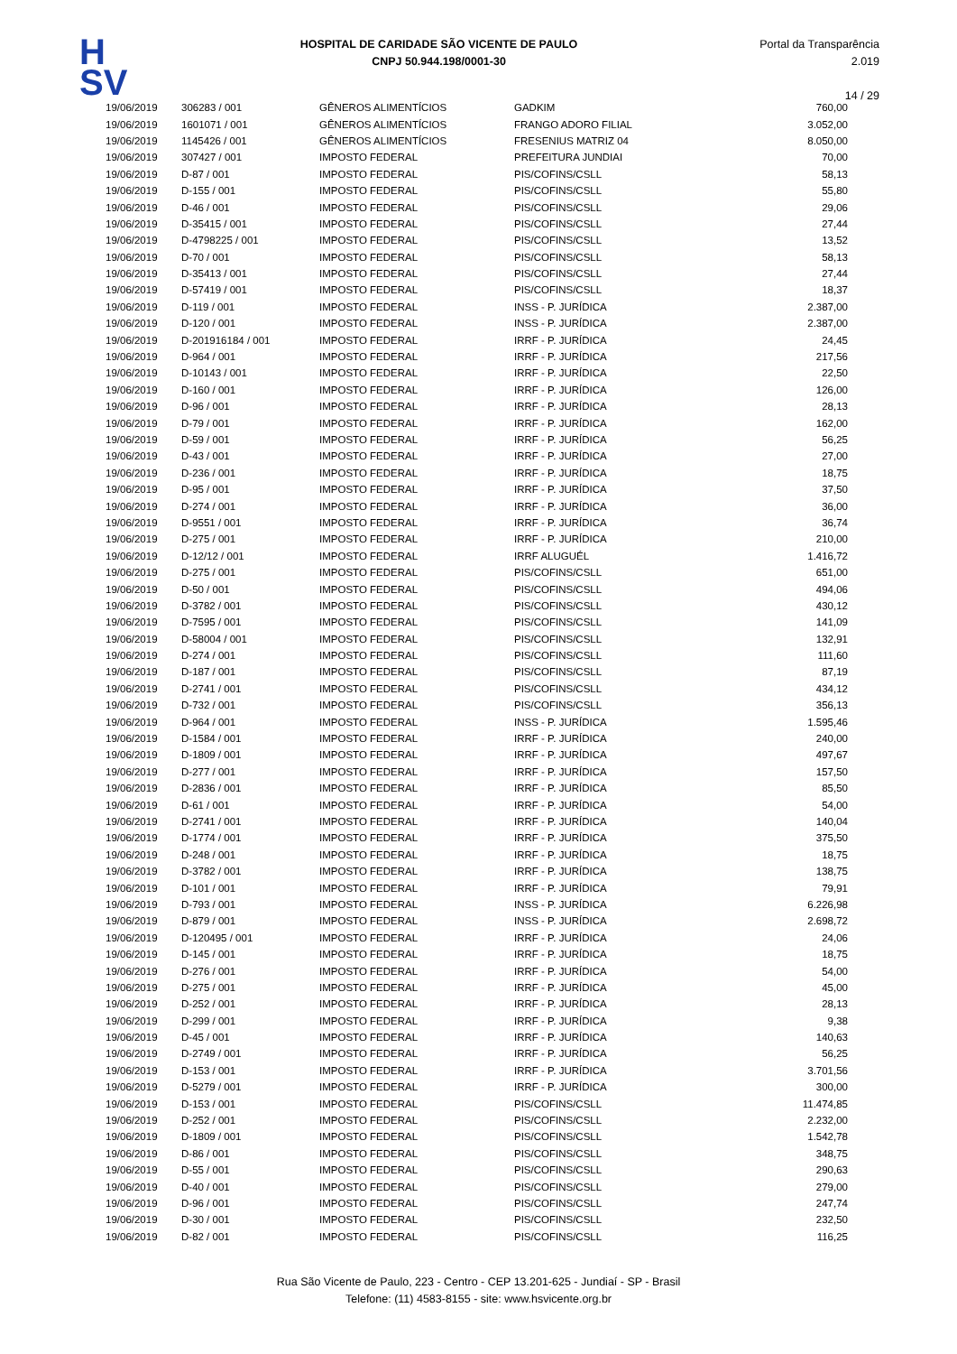H
SV
HOSPITAL DE CARIDADE SÃO VICENTE DE PAULO
CNPJ 50.944.198/0001-30
Portal da Transparência 2.019
14 / 29
| 19/06/2019 | 306283 / 001 | GÊNEROS ALIMENTÍCIOS | GADKIM | 760,00 |
| 19/06/2019 | 1601071 / 001 | GÊNEROS ALIMENTÍCIOS | FRANGO ADORO FILIAL | 3.052,00 |
| 19/06/2019 | 1145426 / 001 | GÊNEROS ALIMENTÍCIOS | FRESENIUS MATRIZ 04 | 8.050,00 |
| 19/06/2019 | 307427 / 001 | IMPOSTO FEDERAL | PREFEITURA JUNDIAI | 70,00 |
| 19/06/2019 | D-87 / 001 | IMPOSTO FEDERAL | PIS/COFINS/CSLL | 58,13 |
| 19/06/2019 | D-155 / 001 | IMPOSTO FEDERAL | PIS/COFINS/CSLL | 55,80 |
| 19/06/2019 | D-46 / 001 | IMPOSTO FEDERAL | PIS/COFINS/CSLL | 29,06 |
| 19/06/2019 | D-35415 / 001 | IMPOSTO FEDERAL | PIS/COFINS/CSLL | 27,44 |
| 19/06/2019 | D-4798225 / 001 | IMPOSTO FEDERAL | PIS/COFINS/CSLL | 13,52 |
| 19/06/2019 | D-70 / 001 | IMPOSTO FEDERAL | PIS/COFINS/CSLL | 58,13 |
| 19/06/2019 | D-35413 / 001 | IMPOSTO FEDERAL | PIS/COFINS/CSLL | 27,44 |
| 19/06/2019 | D-57419 / 001 | IMPOSTO FEDERAL | PIS/COFINS/CSLL | 18,37 |
| 19/06/2019 | D-119 / 001 | IMPOSTO FEDERAL | INSS - P. JURÍDICA | 2.387,00 |
| 19/06/2019 | D-120 / 001 | IMPOSTO FEDERAL | INSS - P. JURÍDICA | 2.387,00 |
| 19/06/2019 | D-201916184 / 001 | IMPOSTO FEDERAL | IRRF - P. JURÍDICA | 24,45 |
| 19/06/2019 | D-964 / 001 | IMPOSTO FEDERAL | IRRF - P. JURÍDICA | 217,56 |
| 19/06/2019 | D-10143 / 001 | IMPOSTO FEDERAL | IRRF - P. JURÍDICA | 22,50 |
| 19/06/2019 | D-160 / 001 | IMPOSTO FEDERAL | IRRF - P. JURÍDICA | 126,00 |
| 19/06/2019 | D-96 / 001 | IMPOSTO FEDERAL | IRRF - P. JURÍDICA | 28,13 |
| 19/06/2019 | D-79 / 001 | IMPOSTO FEDERAL | IRRF - P. JURÍDICA | 162,00 |
| 19/06/2019 | D-59 / 001 | IMPOSTO FEDERAL | IRRF - P. JURÍDICA | 56,25 |
| 19/06/2019 | D-43 / 001 | IMPOSTO FEDERAL | IRRF - P. JURÍDICA | 27,00 |
| 19/06/2019 | D-236 / 001 | IMPOSTO FEDERAL | IRRF - P. JURÍDICA | 18,75 |
| 19/06/2019 | D-95 / 001 | IMPOSTO FEDERAL | IRRF - P. JURÍDICA | 37,50 |
| 19/06/2019 | D-274 / 001 | IMPOSTO FEDERAL | IRRF - P. JURÍDICA | 36,00 |
| 19/06/2019 | D-9551 / 001 | IMPOSTO FEDERAL | IRRF - P. JURÍDICA | 36,74 |
| 19/06/2019 | D-275 / 001 | IMPOSTO FEDERAL | IRRF - P. JURÍDICA | 210,00 |
| 19/06/2019 | D-12/12 / 001 | IMPOSTO FEDERAL | IRRF ALUGUÉL | 1.416,72 |
| 19/06/2019 | D-275 / 001 | IMPOSTO FEDERAL | PIS/COFINS/CSLL | 651,00 |
| 19/06/2019 | D-50 / 001 | IMPOSTO FEDERAL | PIS/COFINS/CSLL | 494,06 |
| 19/06/2019 | D-3782 / 001 | IMPOSTO FEDERAL | PIS/COFINS/CSLL | 430,12 |
| 19/06/2019 | D-7595 / 001 | IMPOSTO FEDERAL | PIS/COFINS/CSLL | 141,09 |
| 19/06/2019 | D-58004 / 001 | IMPOSTO FEDERAL | PIS/COFINS/CSLL | 132,91 |
| 19/06/2019 | D-274 / 001 | IMPOSTO FEDERAL | PIS/COFINS/CSLL | 111,60 |
| 19/06/2019 | D-187 / 001 | IMPOSTO FEDERAL | PIS/COFINS/CSLL | 87,19 |
| 19/06/2019 | D-2741 / 001 | IMPOSTO FEDERAL | PIS/COFINS/CSLL | 434,12 |
| 19/06/2019 | D-732 / 001 | IMPOSTO FEDERAL | PIS/COFINS/CSLL | 356,13 |
| 19/06/2019 | D-964 / 001 | IMPOSTO FEDERAL | INSS - P. JURÍDICA | 1.595,46 |
| 19/06/2019 | D-1584 / 001 | IMPOSTO FEDERAL | IRRF - P. JURÍDICA | 240,00 |
| 19/06/2019 | D-1809 / 001 | IMPOSTO FEDERAL | IRRF - P. JURÍDICA | 497,67 |
| 19/06/2019 | D-277 / 001 | IMPOSTO FEDERAL | IRRF - P. JURÍDICA | 157,50 |
| 19/06/2019 | D-2836 / 001 | IMPOSTO FEDERAL | IRRF - P. JURÍDICA | 85,50 |
| 19/06/2019 | D-61 / 001 | IMPOSTO FEDERAL | IRRF - P. JURÍDICA | 54,00 |
| 19/06/2019 | D-2741 / 001 | IMPOSTO FEDERAL | IRRF - P. JURÍDICA | 140,04 |
| 19/06/2019 | D-1774 / 001 | IMPOSTO FEDERAL | IRRF - P. JURÍDICA | 375,50 |
| 19/06/2019 | D-248 / 001 | IMPOSTO FEDERAL | IRRF - P. JURÍDICA | 18,75 |
| 19/06/2019 | D-3782 / 001 | IMPOSTO FEDERAL | IRRF - P. JURÍDICA | 138,75 |
| 19/06/2019 | D-101 / 001 | IMPOSTO FEDERAL | IRRF - P. JURÍDICA | 79,91 |
| 19/06/2019 | D-793 / 001 | IMPOSTO FEDERAL | INSS - P. JURÍDICA | 6.226,98 |
| 19/06/2019 | D-879 / 001 | IMPOSTO FEDERAL | INSS - P. JURÍDICA | 2.698,72 |
| 19/06/2019 | D-120495 / 001 | IMPOSTO FEDERAL | IRRF - P. JURÍDICA | 24,06 |
| 19/06/2019 | D-145 / 001 | IMPOSTO FEDERAL | IRRF - P. JURÍDICA | 18,75 |
| 19/06/2019 | D-276 / 001 | IMPOSTO FEDERAL | IRRF - P. JURÍDICA | 54,00 |
| 19/06/2019 | D-275 / 001 | IMPOSTO FEDERAL | IRRF - P. JURÍDICA | 45,00 |
| 19/06/2019 | D-252 / 001 | IMPOSTO FEDERAL | IRRF - P. JURÍDICA | 28,13 |
| 19/06/2019 | D-299 / 001 | IMPOSTO FEDERAL | IRRF - P. JURÍDICA | 9,38 |
| 19/06/2019 | D-45 / 001 | IMPOSTO FEDERAL | IRRF - P. JURÍDICA | 140,63 |
| 19/06/2019 | D-2749 / 001 | IMPOSTO FEDERAL | IRRF - P. JURÍDICA | 56,25 |
| 19/06/2019 | D-153 / 001 | IMPOSTO FEDERAL | IRRF - P. JURÍDICA | 3.701,56 |
| 19/06/2019 | D-5279 / 001 | IMPOSTO FEDERAL | IRRF - P. JURÍDICA | 300,00 |
| 19/06/2019 | D-153 / 001 | IMPOSTO FEDERAL | PIS/COFINS/CSLL | 11.474,85 |
| 19/06/2019 | D-252 / 001 | IMPOSTO FEDERAL | PIS/COFINS/CSLL | 2.232,00 |
| 19/06/2019 | D-1809 / 001 | IMPOSTO FEDERAL | PIS/COFINS/CSLL | 1.542,78 |
| 19/06/2019 | D-86 / 001 | IMPOSTO FEDERAL | PIS/COFINS/CSLL | 348,75 |
| 19/06/2019 | D-55 / 001 | IMPOSTO FEDERAL | PIS/COFINS/CSLL | 290,63 |
| 19/06/2019 | D-40 / 001 | IMPOSTO FEDERAL | PIS/COFINS/CSLL | 279,00 |
| 19/06/2019 | D-96 / 001 | IMPOSTO FEDERAL | PIS/COFINS/CSLL | 247,74 |
| 19/06/2019 | D-30 / 001 | IMPOSTO FEDERAL | PIS/COFINS/CSLL | 232,50 |
| 19/06/2019 | D-82 / 001 | IMPOSTO FEDERAL | PIS/COFINS/CSLL | 116,25 |
Rua São Vicente de Paulo, 223 - Centro - CEP 13.201-625 - Jundiaí - SP - Brasil
Telefone: (11) 4583-8155 - site: www.hsvicente.org.br